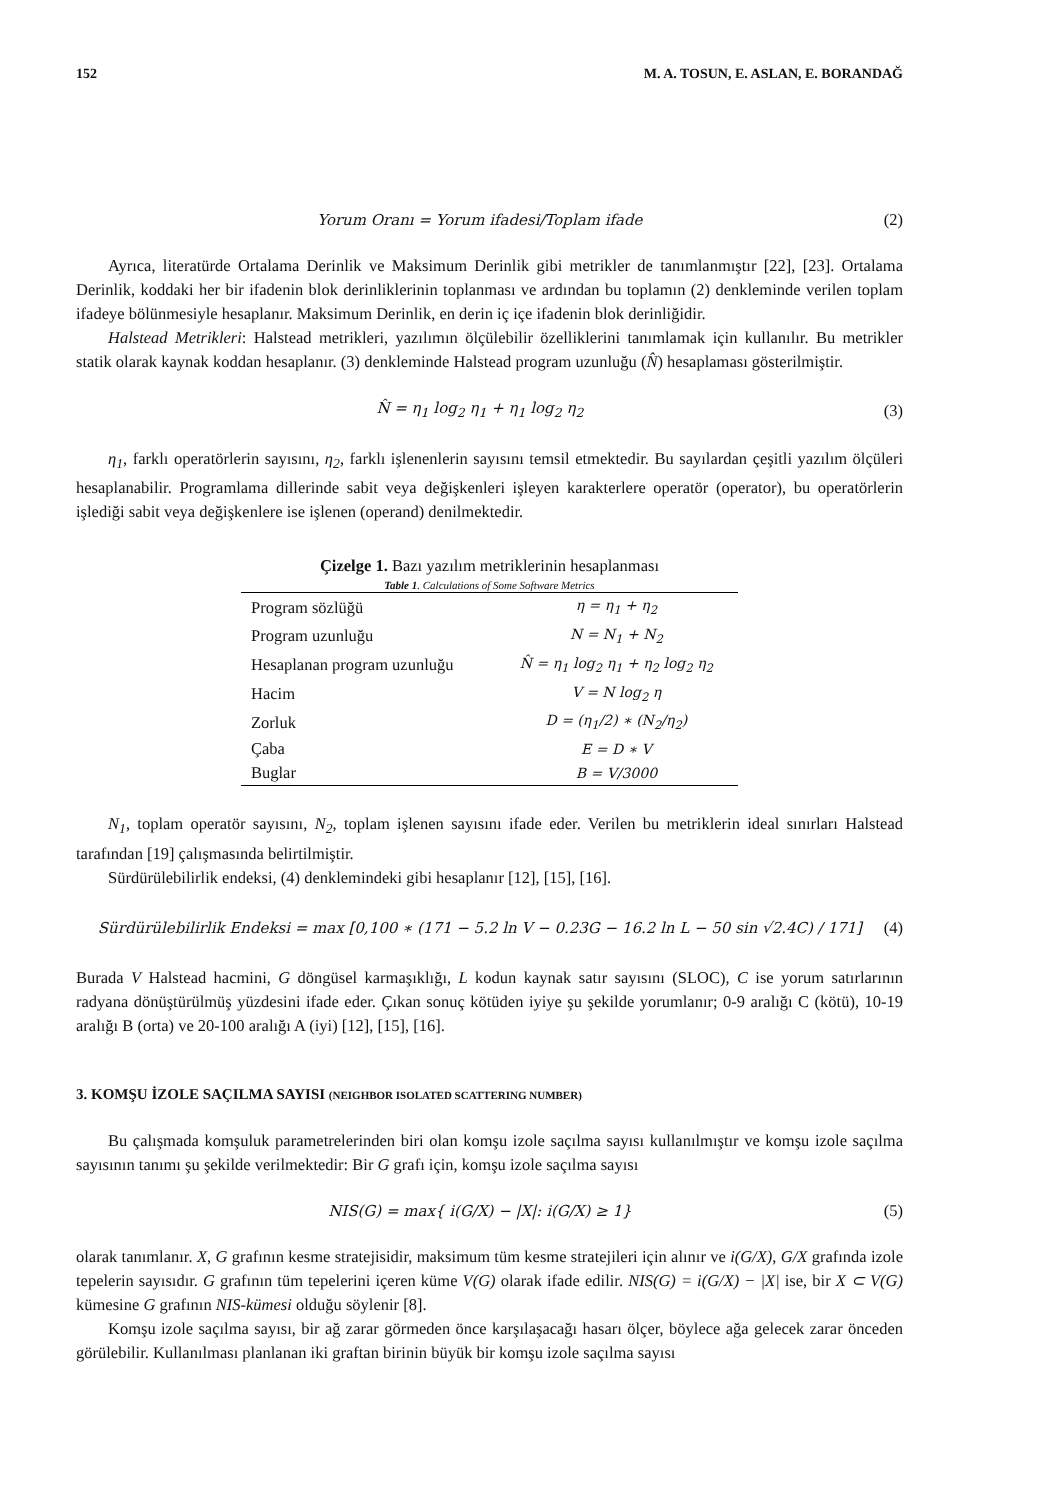152 M. A. TOSUN, E. ASLAN, E. BORANDAĞ
Yorum Oranı = Yorum ifadesi/Toplam ifade (2)
Ayrıca, literatürde Ortalama Derinlik ve Maksimum Derinlik gibi metrikler de tanımlanmıştır [22], [23]. Ortalama Derinlik, koddaki her bir ifadenin blok derinliklerinin toplanması ve ardından bu toplamın (2) denkleminde verilen toplam ifadeye bölünmesiyle hesaplanır. Maksimum Derinlik, en derin iç içe ifadenin blok derinliğidir.
Halstead Metrikleri: Halstead metrikleri, yazılımın ölçülebilir özelliklerini tanımlamak için kullanılır. Bu metrikler statik olarak kaynak koddan hesaplanır. (3) denkleminde Halstead program uzunluğu (N̂) hesaplaması gösterilmiştir.
N̂ = η<sub>1</sub> log<sub>2</sub> η<sub>1</sub> + η<sub>1</sub> log<sub>2</sub> η<sub>2</sub> (3)
η<sub>1</sub>, farklı operatörlerin sayısını, η<sub>2</sub>, farklı işlenenlerin sayısını temsil etmektedir. Bu sayılardan çeşitli yazılım ölçüleri hesaplanabilir. Programlama dillerinde sabit veya değişkenleri işleyen karakterlere operatör (operator), bu operatörlerin işlediği sabit veya değişkenlere ise işlenen (operand) denilmektedir.
Çizelge 1. Bazı yazılım metriklerinin hesaplanması
Table 1. Calculations of Some Software Metrics
| Program sözlüğü | η = η<sub>1</sub> + η<sub>2</sub> |
| Program uzunluğu | N = N<sub>1</sub> + N<sub>2</sub> |
| Hesaplanan program uzunluğu | N̂ = η<sub>1</sub> log<sub>2</sub> η<sub>1</sub> + η<sub>2</sub> log<sub>2</sub> η<sub>2</sub> |
| Hacim | V = N log<sub>2</sub> η |
| Zorluk | D = (η<sub>1</sub>/2) ∗ (N<sub>2</sub>/η<sub>2</sub>) |
| Çaba | E = D ∗ V |
| Buglar | B = V/3000 |
N<sub>1</sub>, toplam operatör sayısını, N<sub>2</sub>, toplam işlenen sayısını ifade eder. Verilen bu metriklerin ideal sınırları Halstead tarafından [19] çalışmasında belirtilmiştir.
Sürdürülebilirlik endeksi, (4) denklemindeki gibi hesaplanır [12], [15], [16].
Sürdürülebilirlik Endeksi = max [0,100 ∗ (171 − 5.2 ln V − 0.23G − 16.2 ln L − 50 sin √2.4C) / 171] (4)
Burada V Halstead hacmini, G döngüsel karmaşıklığı, L kodun kaynak satır sayısını (SLOC), C ise yorum satırlarının radyana dönüştürülmüş yüzdesini ifade eder. Çıkan sonuç kötüden iyiye şu şekilde yorumlanır; 0-9 aralığı C (kötü), 10-19 aralığı B (orta) ve 20-100 aralığı A (iyi) [12], [15], [16].
3. KOMŞU İZOLE SAÇILMA SAYISI (NEIGHBOR ISOLATED SCATTERING NUMBER)
Bu çalışmada komşuluk parametrelerinden biri olan komşu izole saçılma sayısı kullanılmıştır ve komşu izole saçılma sayısının tanımı şu şekilde verilmektedir: Bir G grafı için, komşu izole saçılma sayısı
NIS(G) = max{ i(G/X) − |X|: i(G/X) ≥ 1} (5)
olarak tanımlanır. X, G grafının kesme stratejisidir, maksimum tüm kesme stratejileri için alınır ve i(G/X), G/X grafında izole tepelerin sayısıdır. G grafının tüm tepelerini içeren küme V(G) olarak ifade edilir. NIS(G) = i(G/X) − |X| ise, bir X ⊂ V(G) kümesine G grafının NIS-kümesi olduğu söylenir [8].
Komşu izole saçılma sayısı, bir ağ zarar görmeden önce karşılaşacağı hasarı ölçer, böylece ağa gelecek zarar önceden görülebilir. Kullanılması planlanan iki graftan birinin büyük bir komşu izole saçılma sayısı